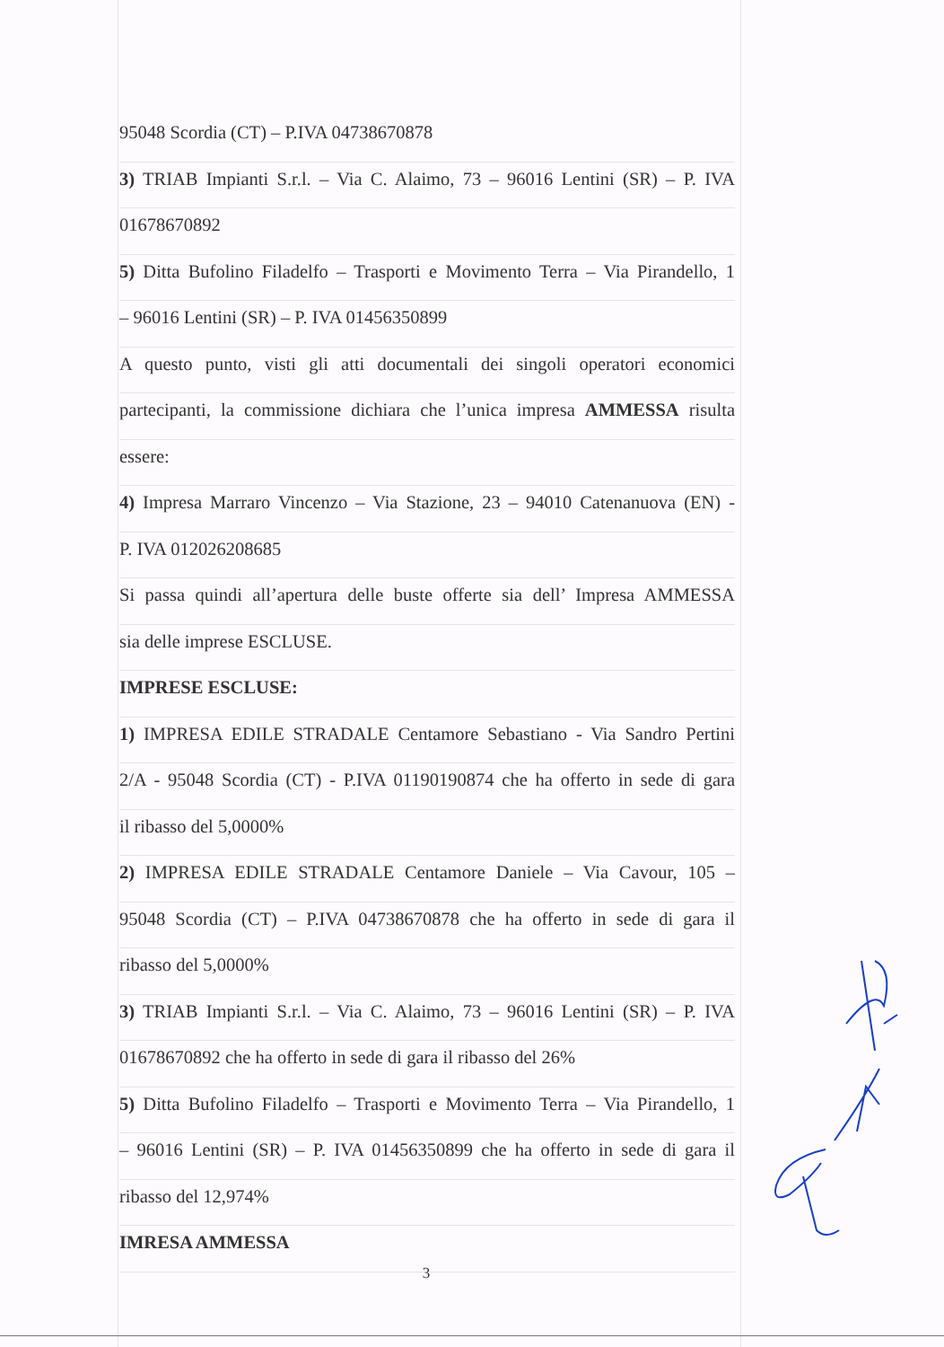95048 Scordia (CT) – P.IVA 04738670878
3) TRIAB Impianti S.r.l. – Via C. Alaimo, 73 – 96016 Lentini (SR) – P. IVA
01678670892
5) Ditta Bufolino Filadelfo – Trasporti e Movimento Terra – Via Pirandello, 1
– 96016 Lentini (SR) – P. IVA 01456350899
A questo punto, visti gli atti documentali dei singoli operatori economici
partecipanti, la commissione dichiara che l’unica impresa AMMESSA risulta
essere:
4) Impresa Marraro Vincenzo – Via Stazione, 23 – 94010 Catenanuova (EN) -
P. IVA 012026208685
Si passa quindi all’apertura delle buste offerte sia dell’ Impresa AMMESSA
sia delle imprese ESCLUSE.
IMPRESE ESCLUSE:
1) IMPRESA EDILE STRADALE Centamore Sebastiano - Via Sandro Pertini
2/A - 95048 Scordia (CT) - P.IVA 01190190874 che ha offerto in sede di gara
il ribasso del 5,0000%
2) IMPRESA EDILE STRADALE Centamore Daniele – Via Cavour, 105 –
95048 Scordia (CT) – P.IVA 04738670878 che ha offerto in sede di gara il
ribasso del 5,0000%
3) TRIAB Impianti S.r.l. – Via C. Alaimo, 73 – 96016 Lentini (SR) – P. IVA
01678670892 che ha offerto in sede di gara il ribasso del 26%
5) Ditta Bufolino Filadelfo – Trasporti e Movimento Terra – Via Pirandello, 1
– 96016 Lentini (SR) – P. IVA 01456350899 che ha offerto in sede di gara il
ribasso del 12,974%
IMRESA AMMESSA
3